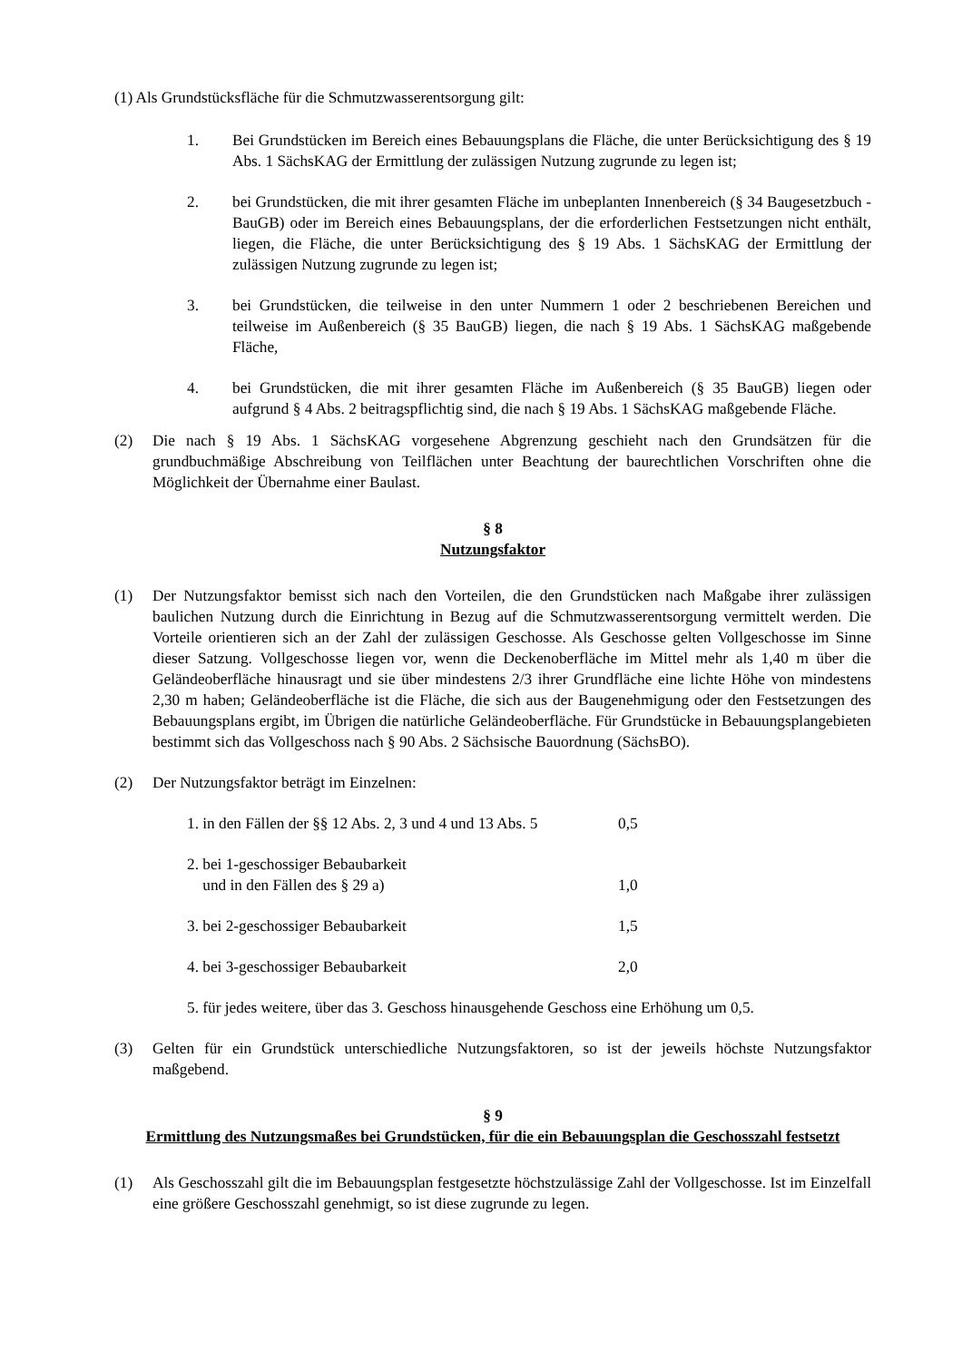(1) Als Grundstücksfläche für die Schmutzwasserentsorgung gilt:
1. Bei Grundstücken im Bereich eines Bebauungsplans die Fläche, die unter Berücksichtigung des § 19 Abs. 1 SächsKAG der Ermittlung der zulässigen Nutzung zugrunde zu legen ist;
2. bei Grundstücken, die mit ihrer gesamten Fläche im unbeplanten Innenbereich (§ 34 Baugesetzbuch - BauGB) oder im Bereich eines Bebauungsplans, der die erforderlichen Festsetzungen nicht enthält, liegen, die Fläche, die unter Berücksichtigung des § 19 Abs. 1 SächsKAG der Ermittlung der zulässigen Nutzung zugrunde zu legen ist;
3. bei Grundstücken, die teilweise in den unter Nummern 1 oder 2 beschriebenen Bereichen und teilweise im Außenbereich (§ 35 BauGB) liegen, die nach § 19 Abs. 1 SächsKAG maßgebende Fläche,
4. bei Grundstücken, die mit ihrer gesamten Fläche im Außenbereich (§ 35 BauGB) liegen oder aufgrund § 4 Abs. 2 beitragspflichtig sind, die nach § 19 Abs. 1 SächsKAG maßgebende Fläche.
(2) Die nach § 19 Abs. 1 SächsKAG vorgesehene Abgrenzung geschieht nach den Grundsätzen für die grundbuchmäßige Abschreibung von Teilflächen unter Beachtung der baurechtlichen Vorschriften ohne die Möglichkeit der Übernahme einer Baulast.
§ 8
Nutzungsfaktor
(1) Der Nutzungsfaktor bemisst sich nach den Vorteilen, die den Grundstücken nach Maßgabe ihrer zulässigen baulichen Nutzung durch die Einrichtung in Bezug auf die Schmutzwasserentsorgung vermittelt werden. Die Vorteile orientieren sich an der Zahl der zulässigen Geschosse. Als Geschosse gelten Vollgeschosse im Sinne dieser Satzung. Vollgeschosse liegen vor, wenn die Deckenoberfläche im Mittel mehr als 1,40 m über die Geländeoberfläche hinausragt und sie über mindestens 2/3 ihrer Grundfläche eine lichte Höhe von mindestens 2,30 m haben; Geländeoberfläche ist die Fläche, die sich aus der Baugenehmigung oder den Festsetzungen des Bebauungsplans ergibt, im Übrigen die natürliche Geländeoberfläche. Für Grundstücke in Bebauungsplangebieten bestimmt sich das Vollgeschoss nach § 90 Abs. 2 Sächsische Bauordnung (SächsBO).
(2) Der Nutzungsfaktor beträgt im Einzelnen:
1. in den Fällen der §§ 12 Abs. 2, 3 und 4 und 13 Abs. 5
0,5
2. bei 1-geschossiger Bebaubarkeit
und in den Fällen des § 29 a)
1,0
3. bei 2-geschossiger Bebaubarkeit 1,5
4. bei 3-geschossiger Bebaubarkeit 2,0
5. für jedes weitere, über das 3. Geschoss hinausgehende Geschoss eine Erhöhung um 0,5.
(3) Gelten für ein Grundstück unterschiedliche Nutzungsfaktoren, so ist der jeweils höchste Nutzungsfaktor maßgebend.
§ 9
Ermittlung des Nutzungsmaßes bei Grundstücken, für die ein Bebauungsplan die Geschosszahl festsetzt
(1) Als Geschosszahl gilt die im Bebauungsplan festgesetzte höchstzulässige Zahl der Vollgeschosse. Ist im Einzelfall eine größere Geschosszahl genehmigt, so ist diese zugrunde zu legen.